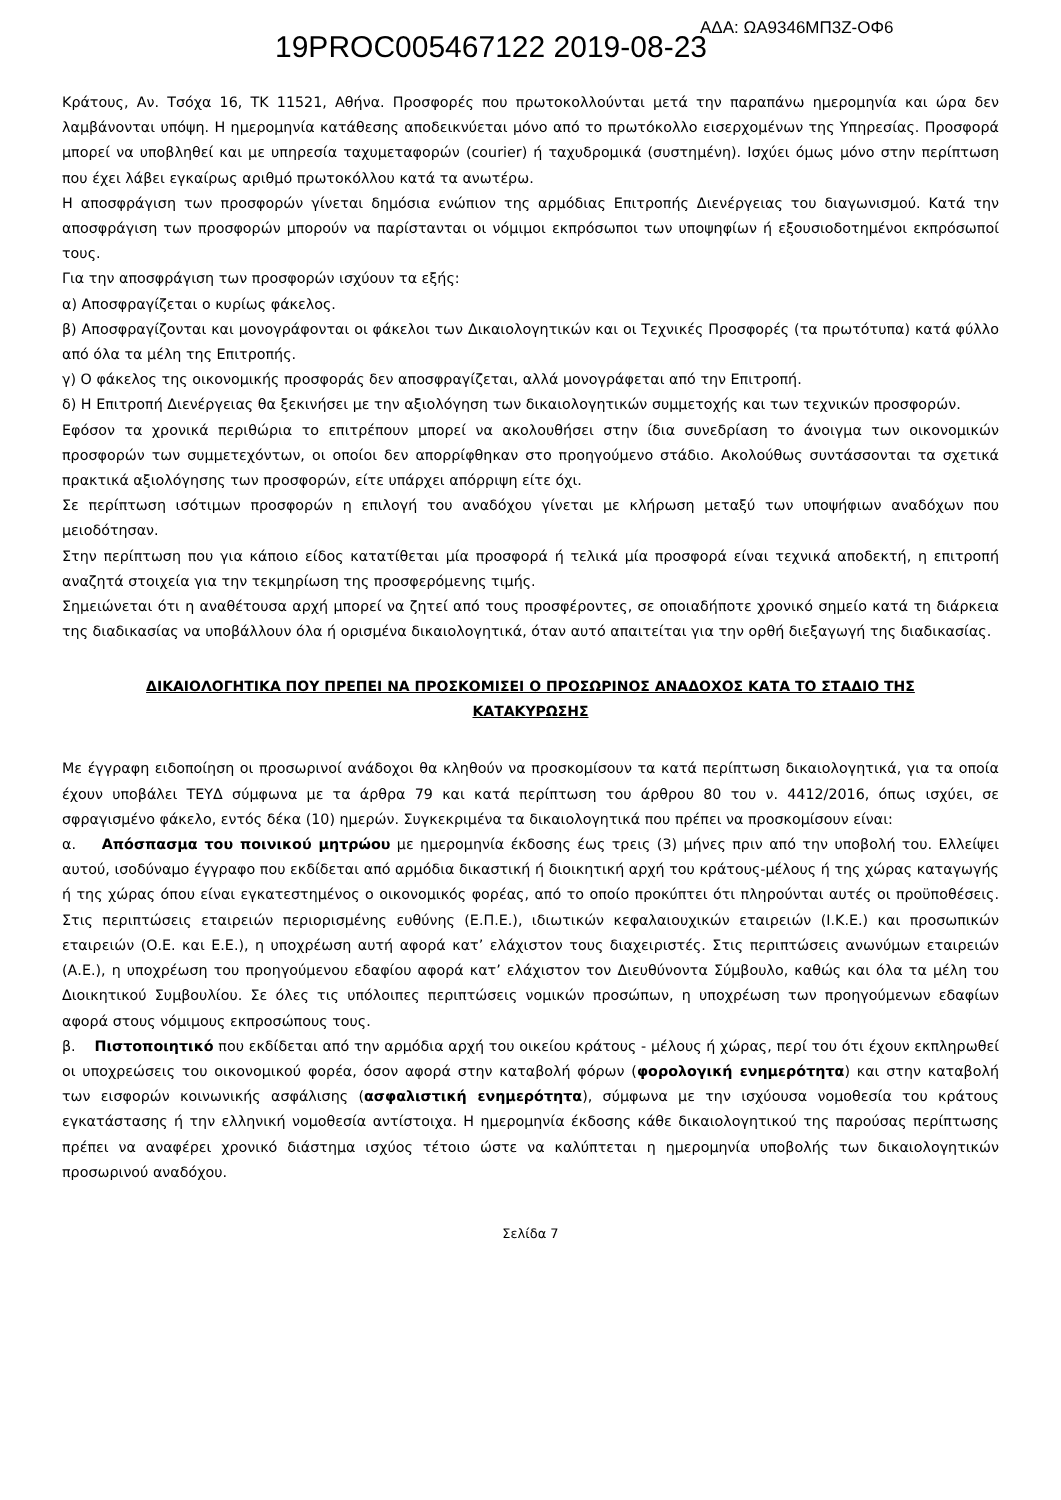19PROC005467122 2019-08-23
ΑΔΑ: ΩΑ9346ΜΠ3Ζ-ΟΦ6
Κράτους, Αν. Τσόχα 16, ΤΚ 11521, Αθήνα. Προσφορές που πρωτοκολλούνται μετά την παραπάνω ημερομηνία και ώρα δεν λαμβάνονται υπόψη. Η ημερομηνία κατάθεσης αποδεικνύεται μόνο από το πρωτόκολλο εισερχομένων της Υπηρεσίας. Προσφορά μπορεί να υποβληθεί και με υπηρεσία ταχυμεταφορών (courier) ή ταχυδρομικά (συστημένη). Ισχύει όμως μόνο στην περίπτωση που έχει λάβει εγκαίρως αριθμό πρωτοκόλλου κατά τα ανωτέρω.
Η αποσφράγιση των προσφορών γίνεται δημόσια ενώπιον της αρμόδιας Επιτροπής Διενέργειας του διαγωνισμού. Κατά την αποσφράγιση των προσφορών μπορούν να παρίστανται οι νόμιμοι εκπρόσωποι των υποψηφίων ή εξουσιοδοτημένοι εκπρόσωποί τους.
Για την αποσφράγιση των προσφορών ισχύουν τα εξής:
α) Αποσφραγίζεται ο κυρίως φάκελος.
β) Αποσφραγίζονται και μονογράφονται οι φάκελοι των Δικαιολογητικών και οι Τεχνικές Προσφορές (τα πρωτότυπα) κατά φύλλο από όλα τα μέλη της Επιτροπής.
γ) Ο φάκελος της οικονομικής προσφοράς δεν αποσφραγίζεται, αλλά μονογράφεται από την Επιτροπή.
δ) Η Επιτροπή Διενέργειας θα ξεκινήσει με την αξιολόγηση των δικαιολογητικών συμμετοχής και των τεχνικών προσφορών.
Εφόσον τα χρονικά περιθώρια το επιτρέπουν μπορεί να ακολουθήσει στην ίδια συνεδρίαση το άνοιγμα των οικονομικών προσφορών των συμμετεχόντων, οι οποίοι δεν απορρίφθηκαν στο προηγούμενο στάδιο. Ακολούθως συντάσσονται τα σχετικά πρακτικά αξιολόγησης των προσφορών, είτε υπάρχει απόρριψη είτε όχι.
Σε περίπτωση ισότιμων προσφορών η επιλογή του αναδόχου γίνεται με κλήρωση μεταξύ των υποψήφιων αναδόχων που μειοδότησαν.
Στην περίπτωση που για κάποιο είδος κατατίθεται μία προσφορά ή τελικά μία προσφορά είναι τεχνικά αποδεκτή, η επιτροπή αναζητά στοιχεία για την τεκμηρίωση της προσφερόμενης τιμής.
Σημειώνεται ότι η αναθέτουσα αρχή μπορεί να ζητεί από τους προσφέροντες, σε οποιαδήποτε χρονικό σημείο κατά τη διάρκεια της διαδικασίας να υποβάλλουν όλα ή ορισμένα δικαιολογητικά, όταν αυτό απαιτείται για την ορθή διεξαγωγή της διαδικασίας.
ΔΙΚΑΙΟΛΟΓΗΤΙΚΑ ΠΟΥ ΠΡΕΠΕΙ ΝΑ ΠΡΟΣΚΟΜΙΣΕΙ Ο ΠΡΟΣΩΡΙΝΟΣ ΑΝΑΔΟΧΟΣ ΚΑΤΑ ΤΟ ΣΤΑΔΙΟ ΤΗΣ ΚΑΤΑΚΥΡΩΣΗΣ
Με έγγραφη ειδοποίηση οι προσωρινοί ανάδοχοι θα κληθούν να προσκομίσουν τα κατά περίπτωση δικαιολογητικά, για τα οποία έχουν υποβάλει ΤΕΥΔ σύμφωνα με τα άρθρα 79 και κατά περίπτωση του άρθρου 80 του ν. 4412/2016, όπως ισχύει, σε σφραγισμένο φάκελο, εντός δέκα (10) ημερών. Συγκεκριμένα τα δικαιολογητικά που πρέπει να προσκομίσουν είναι:
α. Απόσπασμα του ποινικού μητρώου με ημερομηνία έκδοσης έως τρεις (3) μήνες πριν από την υποβολή του. Ελλείψει αυτού, ισοδύναμο έγγραφο που εκδίδεται από αρμόδια δικαστική ή διοικητική αρχή του κράτους-μέλους ή της χώρας καταγωγής ή της χώρας όπου είναι εγκατεστημένος ο οικονομικός φορέας, από το οποίο προκύπτει ότι πληρούνται αυτές οι προϋποθέσεις. Στις περιπτώσεις εταιρειών περιορισμένης ευθύνης (Ε.Π.Ε.), ιδιωτικών κεφαλαιουχικών εταιρειών (Ι.Κ.Ε.) και προσωπικών εταιρειών (Ο.Ε. και Ε.Ε.), η υποχρέωση αυτή αφορά κατ’ ελάχιστον τους διαχειριστές. Στις περιπτώσεις ανωνύμων εταιρειών (Α.Ε.), η υποχρέωση του προηγούμενου εδαφίου αφορά κατ’ ελάχιστον τον Διευθύνοντα Σύμβουλο, καθώς και όλα τα μέλη του Διοικητικού Συμβουλίου. Σε όλες τις υπόλοιπες περιπτώσεις νομικών προσώπων, η υποχρέωση των προηγούμενων εδαφίων αφορά στους νόμιμους εκπροσώπους τους.
β. Πιστοποιητικό που εκδίδεται από την αρμόδια αρχή του οικείου κράτους - μέλους ή χώρας, περί του ότι έχουν εκπληρωθεί οι υποχρεώσεις του οικονομικού φορέα, όσον αφορά στην καταβολή φόρων (φορολογική ενημερότητα) και στην καταβολή των εισφορών κοινωνικής ασφάλισης (ασφαλιστική ενημερότητα), σύμφωνα με την ισχύουσα νομοθεσία του κράτους εγκατάστασης ή την ελληνική νομοθεσία αντίστοιχα. Η ημερομηνία έκδοσης κάθε δικαιολογητικού της παρούσας περίπτωσης πρέπει να αναφέρει χρονικό διάστημα ισχύος τέτοιο ώστε να καλύπτεται η ημερομηνία υποβολής των δικαιολογητικών προσωρινού αναδόχου.
Σελίδα 7